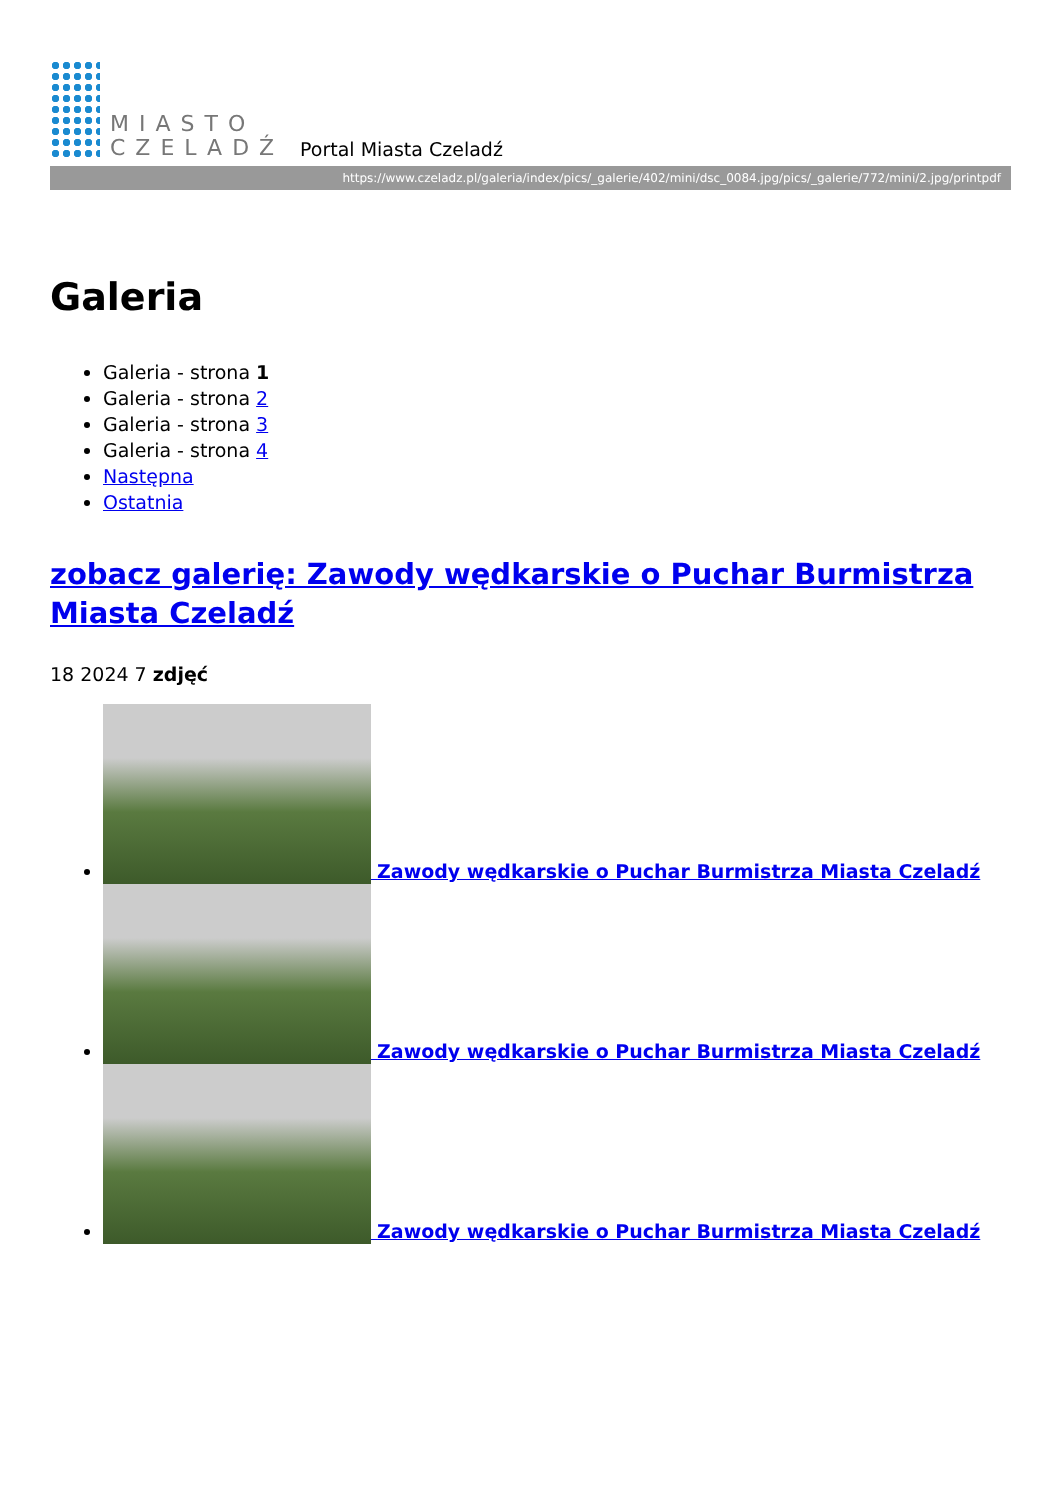MIASTO
CZELADŹ
Portal Miasta Czeladź
https://www.czeladz.pl/galeria/index/pics/_galerie/402/mini/dsc_0084.jpg/pics/_galerie/772/mini/2.jpg/printpdf
Galeria
Galeria - strona 1
Galeria - strona 2
Galeria - strona 3
Galeria - strona 4
Następna
Ostatnia
zobacz galerię: Zawody wędkarskie o Puchar Burmistrza Miasta Czeladź
18 2024 7 zdjęć
Zawody wędkarskie o Puchar Burmistrza Miasta Czeladź
Zawody wędkarskie o Puchar Burmistrza Miasta Czeladź
Zawody wędkarskie o Puchar Burmistrza Miasta Czeladź